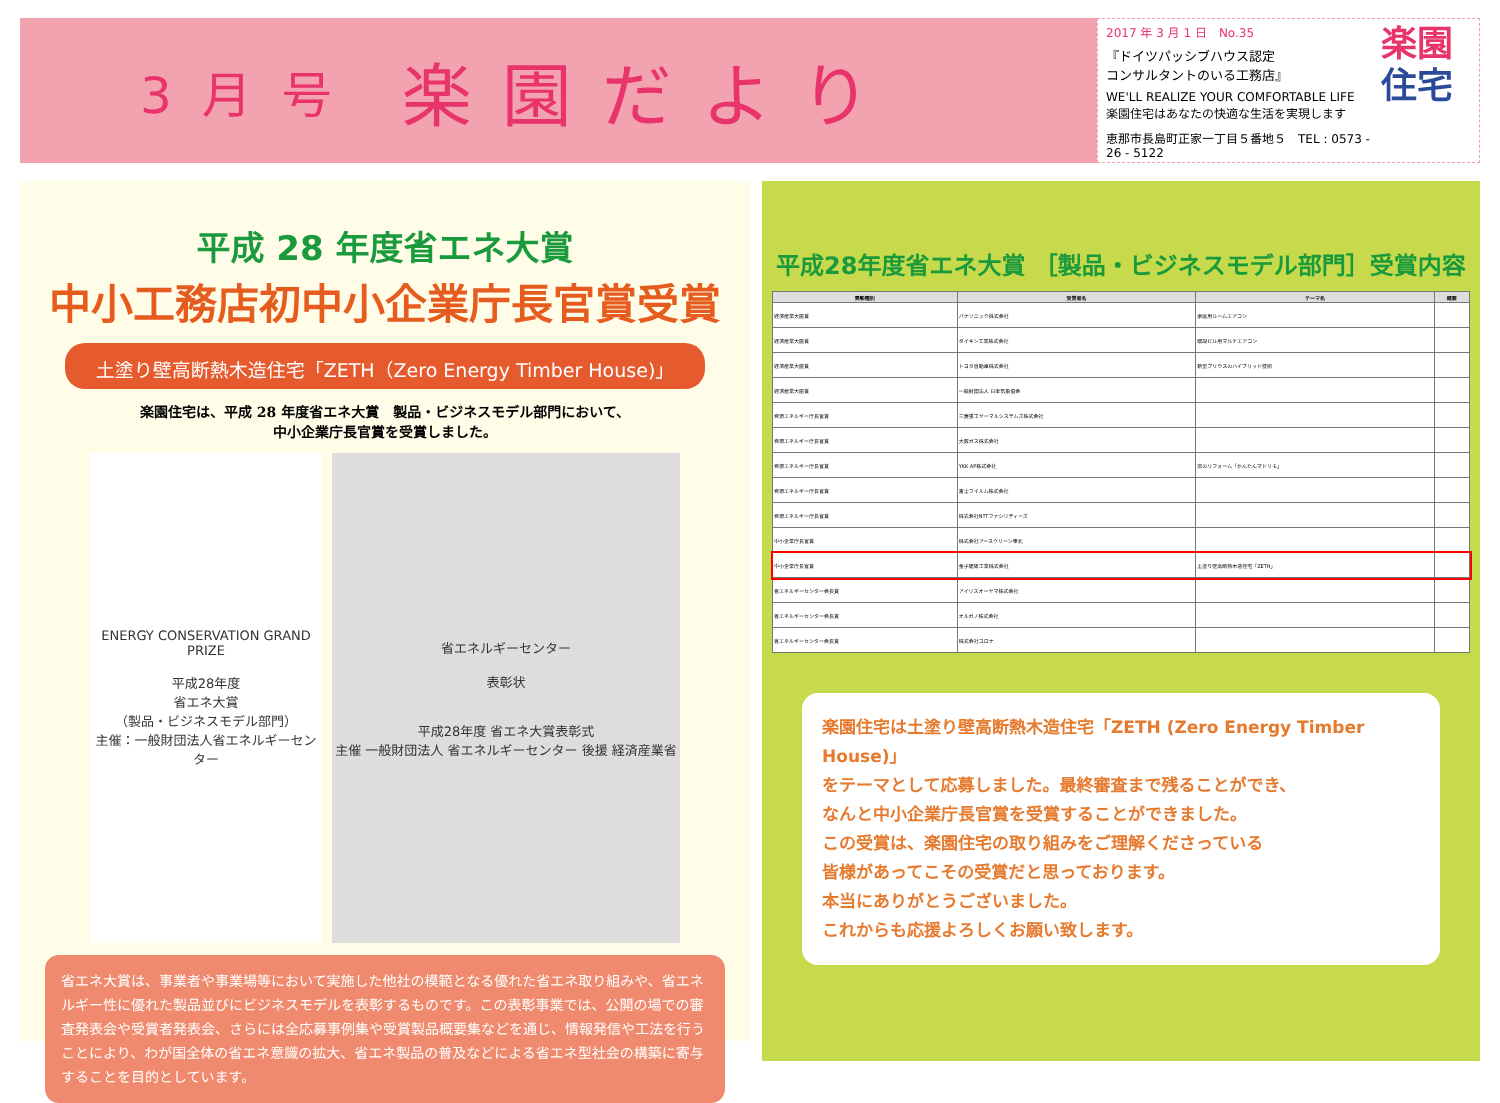3月号 楽園だより
2017 年 3 月 1 日　No.35
『ドイツパッシブハウス認定
コンサルタントのいる工務店』
WE'LL REALIZE YOUR COMFORTABLE LIFE
楽園住宅はあなたの快適な生活を実現します
恵那市長島町正家一丁目５番地５　TEL : 0573 - 26 - 5122
楽園
住宅
平成 28 年度省エネ大賞
中小工務店初中小企業庁長官賞受賞
土塗り壁高断熱木造住宅「ZETH（Zero Energy Timber House)」
楽園住宅は、平成 28 年度省エネ大賞　製品・ビジネスモデル部門において、
中小企業庁長官賞を受賞しました。
ENERGY CONSERVATION GRAND PRIZE
平成28年度
省エネ大賞
（製品・ビジネスモデル部門）
主催：一般財団法人省エネルギーセンター
省エネルギーセンター
表彰状
平成28年度 省エネ大賞表彰式
主催 一般財団法人 省エネルギーセンター 後援 経済産業省
省エネ大賞は、事業者や事業場等において実施した他社の模範となる優れた省エネ取り組みや、省エネルギー性に優れた製品並びにビジネスモデルを表彰するものです。この表彰事業では、公開の場での審査発表会や受賞者発表会、さらには全応募事例集や受賞製品概要集などを通じ、情報発信や工法を行うことにより、わが国全体の省エネ意識の拡大、省エネ製品の普及などによる省エネ型社会の構築に寄与することを目的としています。
平成28年度省エネ大賞 ［製品・ビジネスモデル部門］受賞内容
| 表彰種別 | 受賞者名 | テーマ名 | 概要 |
| --- | --- | --- | --- |
| 経済産業大臣賞 | パナソニック株式会社 | 家庭用ルームエアコン | |
| 経済産業大臣賞 | ダイキン工業株式会社 | 既設ビル用マルチエアコン | |
| 経済産業大臣賞 | トヨタ自動車株式会社 | 新型プリウスのハイブリッド技術 | |
| 経済産業大臣賞 | 一般財団法人 日本気象協会 | | |
| 資源エネルギー庁長官賞 | 三菱重工サーマルシステムズ株式会社 | | |
| 資源エネルギー庁長官賞 | 大阪ガス株式会社 | | |
| 資源エネルギー庁長官賞 | YKK AP株式会社 | 窓のリフォーム「かんたんマドリモ」 | |
| 資源エネルギー庁長官賞 | 富士フイルム株式会社 | | |
| 資源エネルギー庁長官賞 | 株式会社NTTファシリティーズ | | |
| 中小企業庁長官賞 | 株式会社アースクリーン東北 | | |
| 中小企業庁長官賞 | 金子建築工業株式会社 | 土塗り壁高断熱木造住宅「ZETH」 | |
| 省エネルギーセンター会長賞 | アイリスオーヤマ株式会社 | | |
| 省エネルギーセンター会長賞 | オルガノ株式会社 | | |
| 省エネルギーセンター会長賞 | 株式会社コロナ | | |
楽園住宅は土塗り壁高断熱木造住宅「ZETH (Zero Energy Timber House)」
をテーマとして応募しました。最終審査まで残ることができ、
なんと中小企業庁長官賞を受賞することができました。
この受賞は、楽園住宅の取り組みをご理解くださっている
皆様があってこその受賞だと思っております。
本当にありがとうございました。
これからも応援よろしくお願い致します。